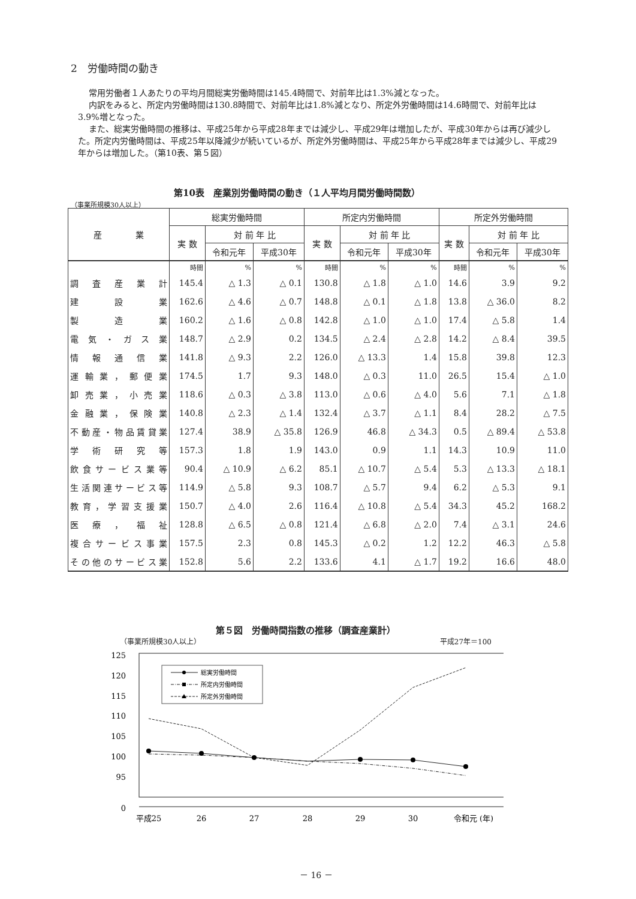2　労働時間の動き
常用労働者１人あたりの平均月間総実労働時間は145.4時間で、対前年比は1.3%減となった。
内訳をみると、所定内労働時間は130.8時間で、対前年比は1.8%減となり、所定外労働時間は14.6時間で、対前年比は3.9%増となった。
また、総実労働時間の推移は、平成25年から平成28年までは減少し、平成29年は増加したが、平成30年からは再び減少した。所定内労働時間は、平成25年以降減少が続いているが、所定外労働時間は、平成25年から平成28年までは減少し、平成29年からは増加した。（第10表、第５図）
第10表　産業別労働時間の動き（１人平均月間労働時間数）
（事業所規模30人以上）
| 産 業 | 総実労働時間 | | | 所定内労働時間 | | | 所定外労働時間 | | |
| --- | --- | --- | --- | --- | --- | --- | --- | --- | --- |
| | 実 数 | 対 前 年 比 | | 実 数 | 対 前 年 比 | | 実 数 | 対 前 年 比 | |
| | | 令和元年 | 平成30年 | | 令和元年 | 平成30年 | | 令和元年 | 平成30年 |
| | 時間 | % | % | 時間 | % | % | 時間 | % | % |
| 調査産業計 | 145.4 | △ 1.3 | △ 0.1 | 130.8 | △ 1.8 | △ 1.0 | 14.6 | 3.9 | 9.2 |
| 建設業 | 162.6 | △ 4.6 | △ 0.7 | 148.8 | △ 0.1 | △ 1.8 | 13.8 | △ 36.0 | 8.2 |
| 製造業 | 160.2 | △ 1.6 | △ 0.8 | 142.8 | △ 1.0 | △ 1.0 | 17.4 | △ 5.8 | 1.4 |
| 電気・ガス業 | 148.7 | △ 2.9 | 0.2 | 134.5 | △ 2.4 | △ 2.8 | 14.2 | △ 8.4 | 39.5 |
| 情報通信業 | 141.8 | △ 9.3 | 2.2 | 126.0 | △ 13.3 | 1.4 | 15.8 | 39.8 | 12.3 |
| 運輸業，郵便業 | 174.5 | 1.7 | 9.3 | 148.0 | △ 0.3 | 11.0 | 26.5 | 15.4 | △ 1.0 |
| 卸売業，小売業 | 118.6 | △ 0.3 | △ 3.8 | 113.0 | △ 0.6 | △ 4.0 | 5.6 | 7.1 | △ 1.8 |
| 金融業，保険業 | 140.8 | △ 2.3 | △ 1.4 | 132.4 | △ 3.7 | △ 1.1 | 8.4 | 28.2 | △ 7.5 |
| 不動産・物品賃貸業 | 127.4 | 38.9 | △ 35.8 | 126.9 | 46.8 | △ 34.3 | 0.5 | △ 89.4 | △ 53.8 |
| 学術研究等 | 157.3 | 1.8 | 1.9 | 143.0 | 0.9 | 1.1 | 14.3 | 10.9 | 11.0 |
| 飲食サービス業等 | 90.4 | △ 10.9 | △ 6.2 | 85.1 | △ 10.7 | △ 5.4 | 5.3 | △ 13.3 | △ 18.1 |
| 生活関連サービス等 | 114.9 | △ 5.8 | 9.3 | 108.7 | △ 5.7 | 9.4 | 6.2 | △ 5.3 | 9.1 |
| 教育，学習支援業 | 150.7 | △ 4.0 | 2.6 | 116.4 | △ 10.8 | △ 5.4 | 34.3 | 45.2 | 168.2 |
| 医療，福祉 | 128.8 | △ 6.5 | △ 0.8 | 121.4 | △ 6.8 | △ 2.0 | 7.4 | △ 3.1 | 24.6 |
| 複合サービス事業 | 157.5 | 2.3 | 0.8 | 145.3 | △ 0.2 | 1.2 | 12.2 | 46.3 | △ 5.8 |
| その他のサービス業 | 152.8 | 5.6 | 2.2 | 133.6 | 4.1 | △ 1.7 | 19.2 | 16.6 | 48.0 |
第５図　労働時間指数の推移（調査産業計）
（事業所規模30人以上） 平成27年＝100
125
120
115
110
105
100
95
0
総実労働時間
所定内労働時間
所定外労働時間
平成25
26
27
28
29
30
令和元 (年)
－ 16 －